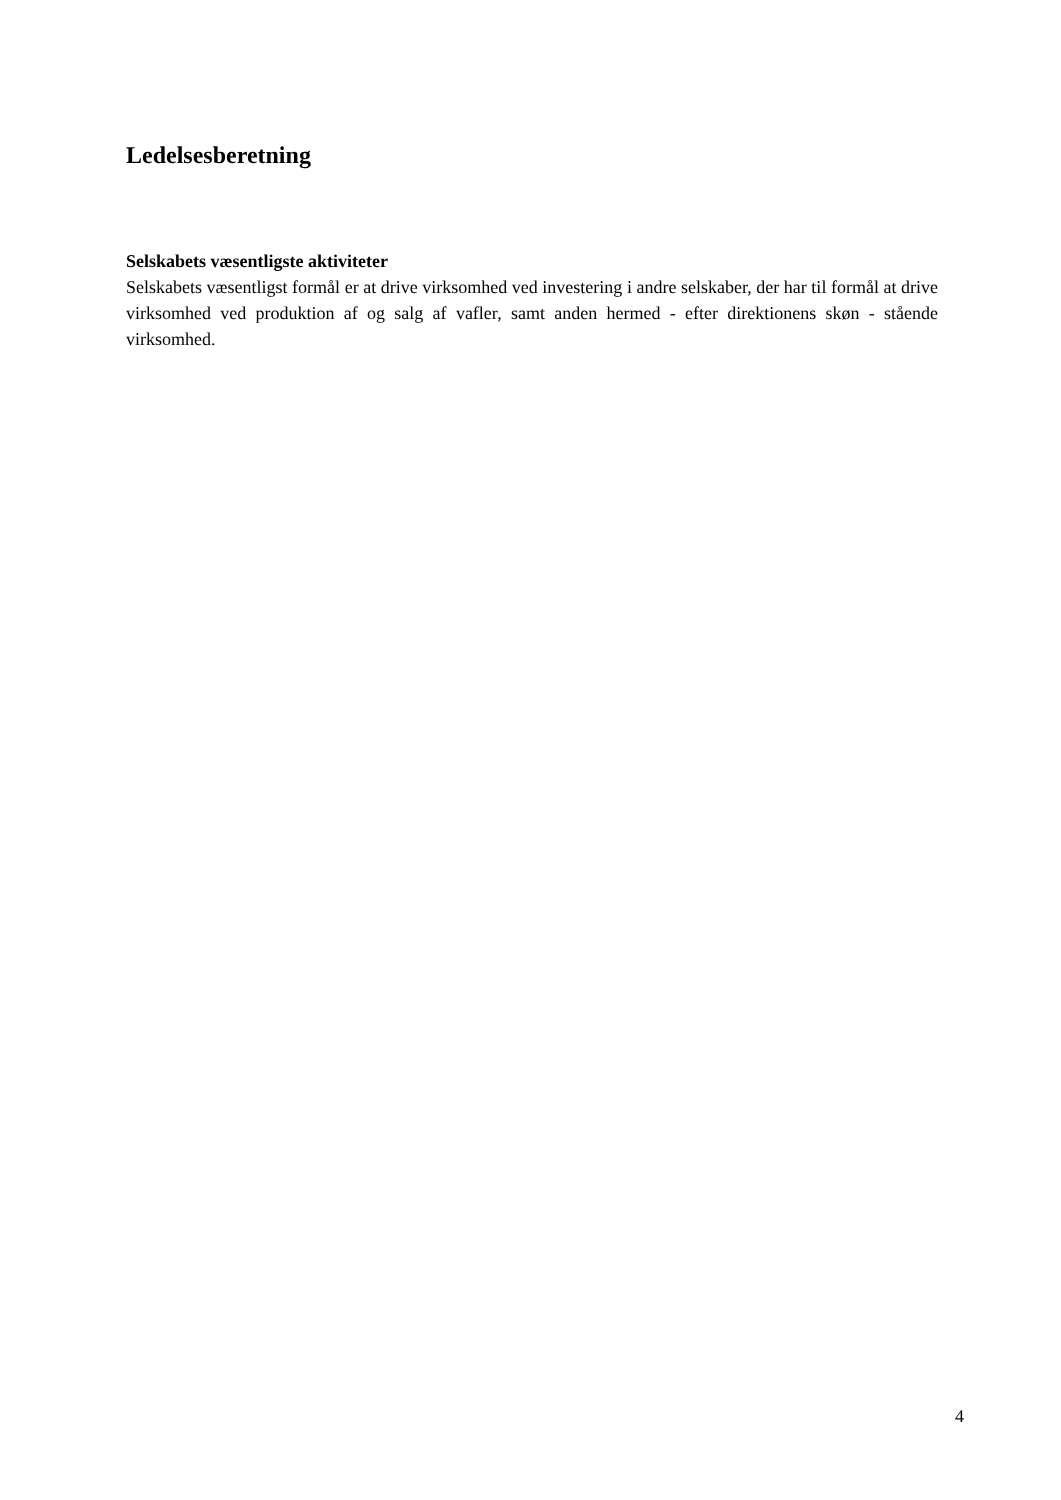Ledelsesberetning
Selskabets væsentligste aktiviteter
Selskabets væsentligst formål er at drive virksomhed ved investering i andre selskaber, der har til formål at drive virksomhed ved produktion af og salg af vafler, samt anden hermed - efter direktionens skøn - stående virksomhed.
4